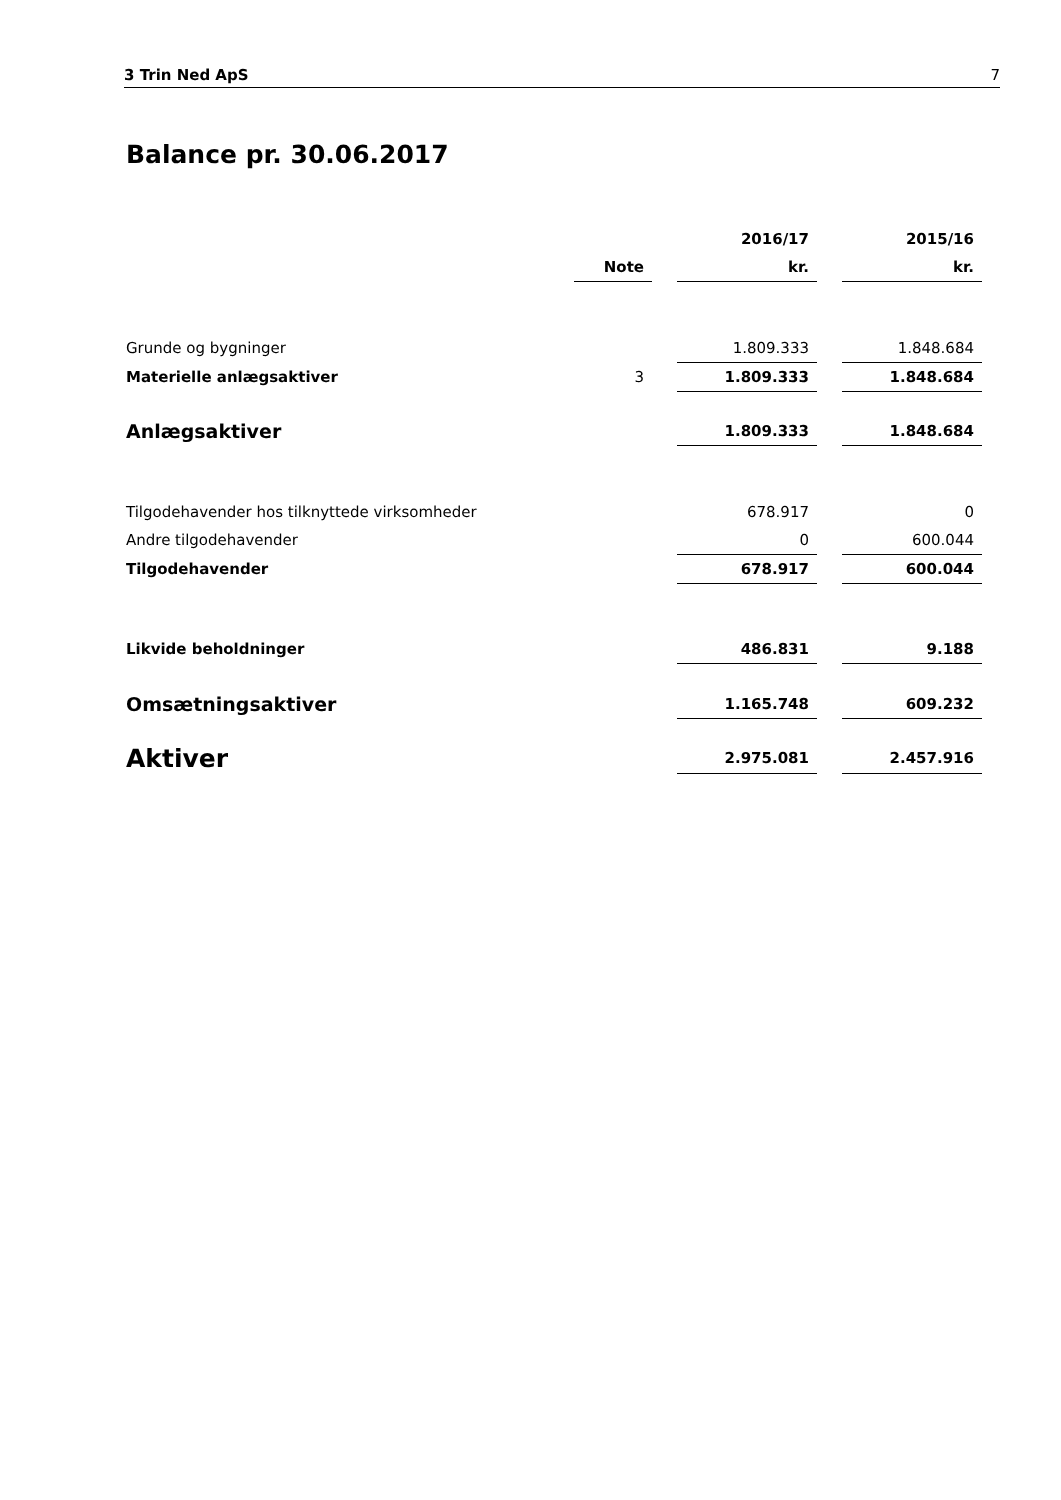3 Trin Ned ApS 7
Balance pr. 30.06.2017
| | | | 2016/17 | | 2015/16 |
| | Note | | kr. | | kr. |
| Grunde og bygninger | | | 1.809.333 | | 1.848.684 |
| Materielle anlægsaktiver | 3 | | 1.809.333 | | 1.848.684 |
| Anlægsaktiver | | | 1.809.333 | | 1.848.684 |
| Tilgodehavender hos tilknyttede virksomheder | | | 678.917 | | 0 |
| Andre tilgodehavender | | | 0 | | 600.044 |
| Tilgodehavender | | | 678.917 | | 600.044 |
| Likvide beholdninger | | | 486.831 | | 9.188 |
| Omsætningsaktiver | | | 1.165.748 | | 609.232 |
| Aktiver | | | 2.975.081 | | 2.457.916 |